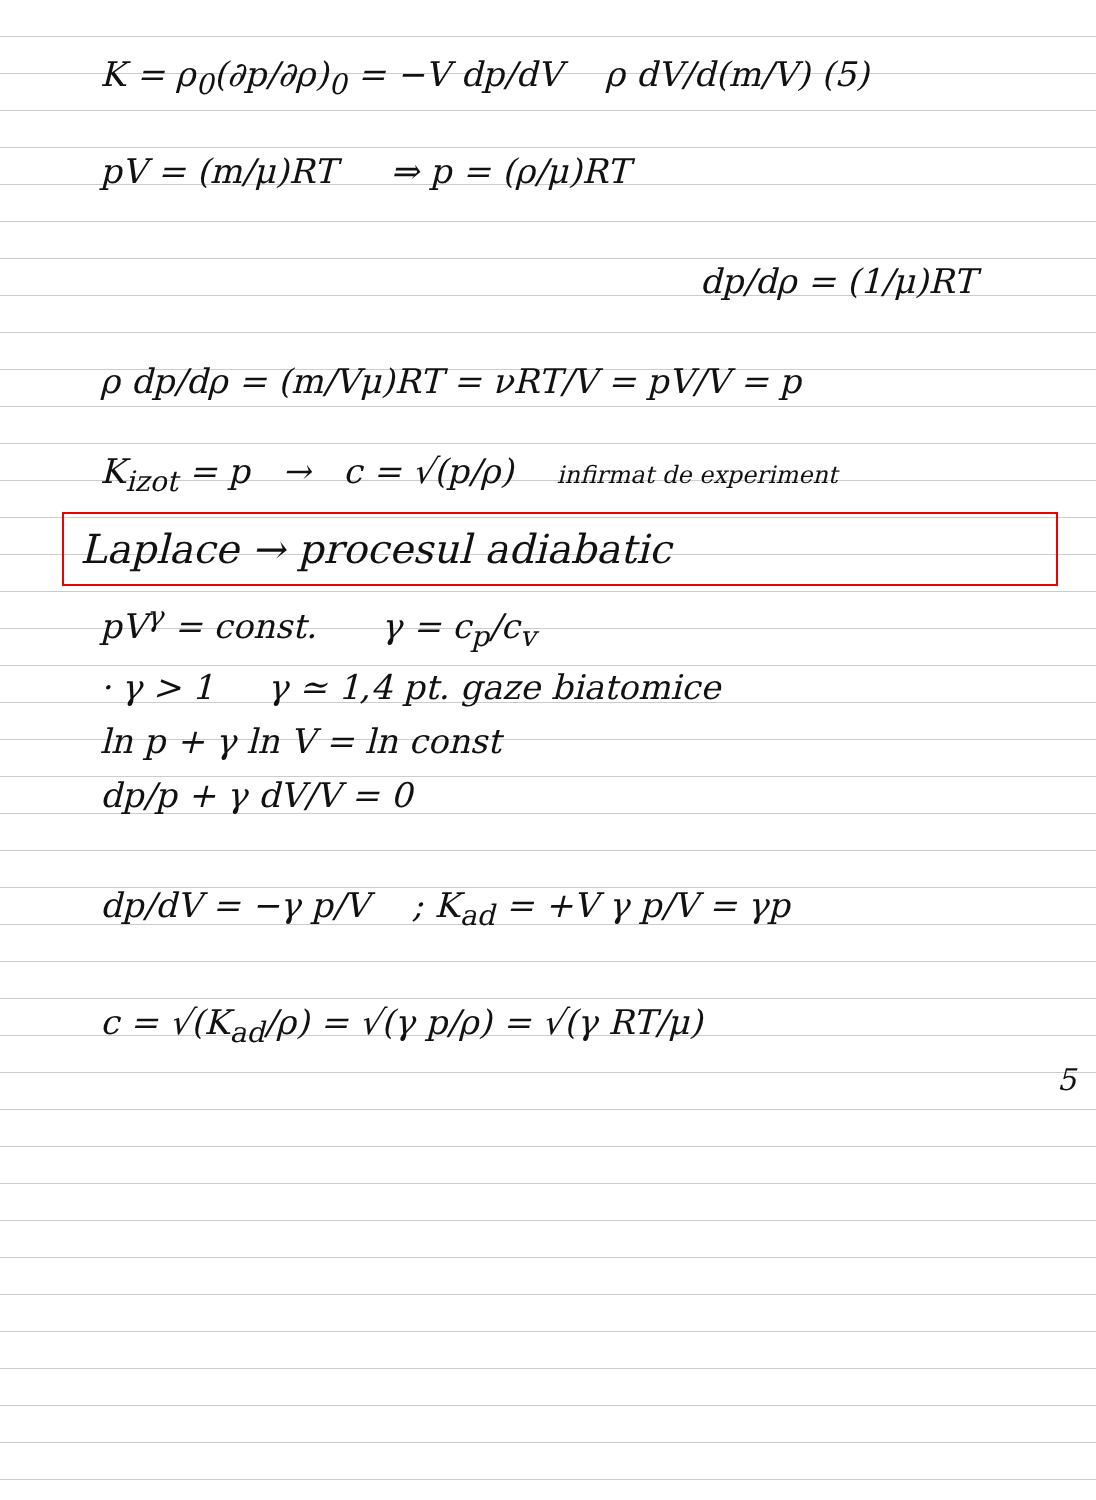K = ρ<sub>0</sub>(∂p/∂ρ)<sub>0</sub> = −V dp/dV ρ dV/d(m/V) (5)
pV = (m/μ)RT ⇒ p = (ρ/μ)RT
dp/dρ = (1/μ)RT
ρ dp/dρ = (m/Vμ)RT = νRT/V = pV/V = p
K<sub>izot</sub> = p → c = √(p/ρ) infirmat de experiment
Laplace → procesul adiabatic
pV<sup>γ</sup> = const. γ = c<sub>p</sub>/c<sub>v</sub>
· γ > 1 γ ≃ 1,4 pt. gaze biatomice
ln p + γ ln V = ln const
dp/p + γ dV/V = 0
dp/dV = −γ p/V ; K<sub>ad</sub> = +V γ p/V = γp
c = √(K<sub>ad</sub>/ρ) = √(γ p/ρ) = √(γ RT/μ)
5